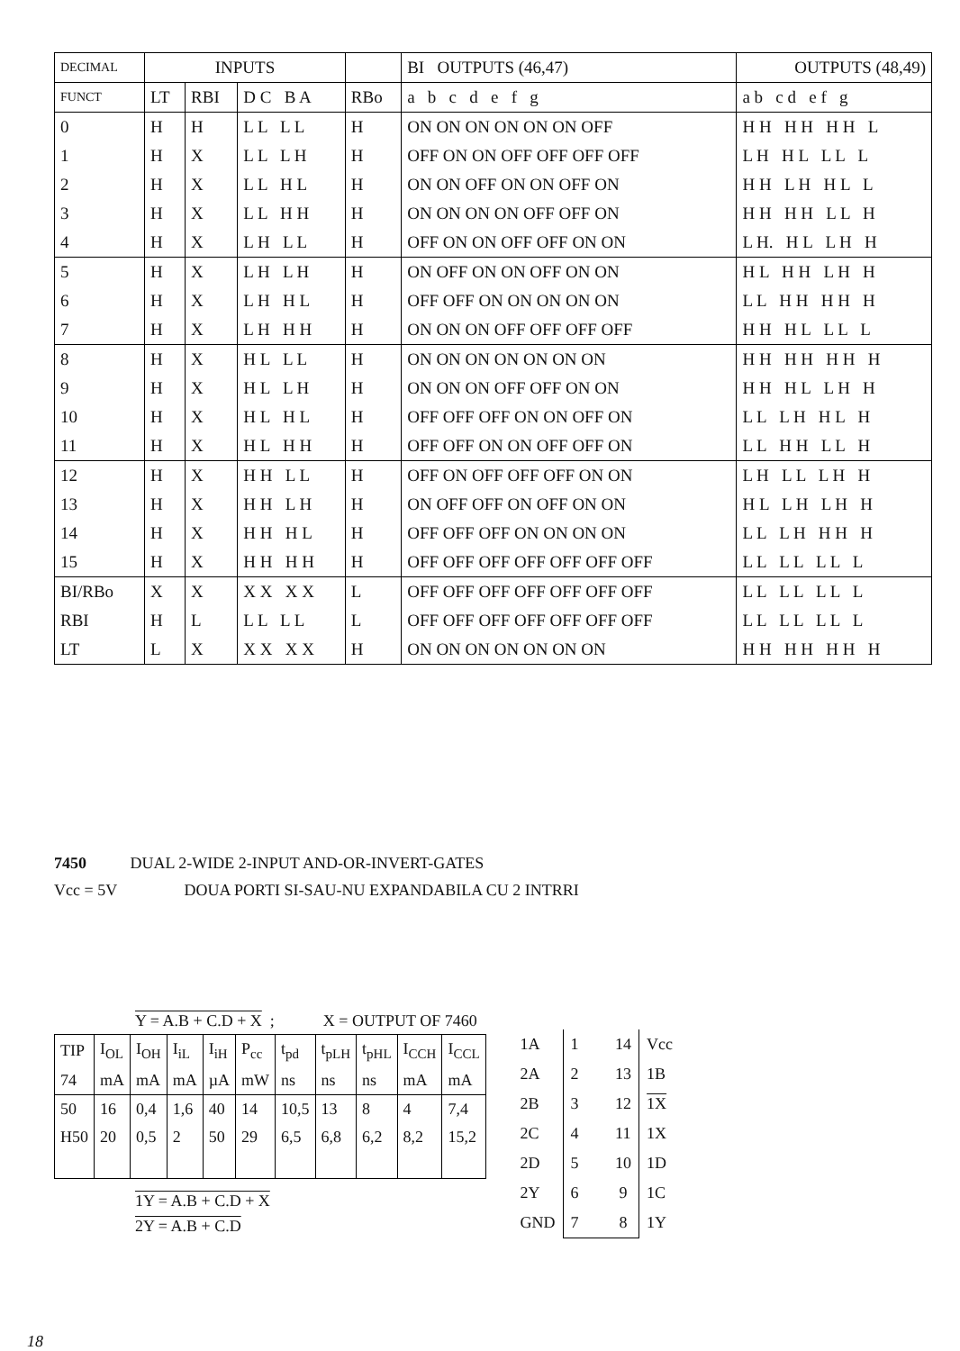| DECIMAL | INPUTS | | | | BI OUTPUTS (46,47) | OUTPUTS (48,49) |
| FUNCT | LT | RBI | D C B A | RBo | a b c d e f g | a b c d e f g |
| 0 | H | H | L L L L | H | ON ON ON ON ON ON OFF | H H H H H H L |
| 1 | H | X | L L L H | H | OFF ON ON OFF OFF OFF OFF | L H H L L L L |
| 2 | H | X | L L H L | H | ON ON OFF ON ON OFF ON | H H L H H L L |
| 3 | H | X | L L H H | H | ON ON ON ON OFF OFF ON | H H H H L L H |
| 4 | H | X | L H L L | H | OFF ON ON OFF OFF ON ON | L H. H L L H H |
| 5 | H | X | L H L H | H | ON OFF ON ON OFF ON ON | H L H H L H H |
| 6 | H | X | L H H L | H | OFF OFF ON ON ON ON ON | L L H H H H H |
| 7 | H | X | L H H H | H | ON ON ON OFF OFF OFF OFF | H H H L L L L |
| 8 | H | X | H L L L | H | ON ON ON ON ON ON ON | H H H H H H H |
| 9 | H | X | H L L H | H | ON ON ON OFF OFF ON ON | H H H L L H H |
| 10 | H | X | H L H L | H | OFF OFF OFF ON ON OFF ON | L L L H H L H |
| 11 | H | X | H L H H | H | OFF OFF ON ON OFF OFF ON | L L H H L L H |
| 12 | H | X | H H L L | H | OFF ON OFF OFF OFF ON ON | L H L L L H H |
| 13 | H | X | H H L H | H | ON OFF OFF ON OFF ON ON | H L L H L H H |
| 14 | H | X | H H H L | H | OFF OFF OFF ON ON ON ON | L L L H H H H |
| 15 | H | X | H H H H | H | OFF OFF OFF OFF OFF OFF OFF | L L L L L L L |
| BI/RBo | X | X | X X X X | L | OFF OFF OFF OFF OFF OFF OFF | L L L L L L L |
| RBI | H | L | L L L L | L | OFF OFF OFF OFF OFF OFF OFF | L L L L L L L |
| LT | L | X | X X X X | H | ON ON ON ON ON ON ON | H H H H H H H |
7450 DUAL 2-WIDE 2-INPUT AND-OR-INVERT-GATES
Vcc = 5V DOUA PORTI SI-SAU-NU EXPANDABILA CU 2 INTRRI
Y = A.B + C.D + X ; X = OUTPUT OF 7460
| TIP | I<sub>OL</sub> | I<sub>OH</sub> | I<sub>iL</sub> | I<sub>iH</sub> | P<sub>cc</sub> | t<sub>pd</sub> | t<sub>pLH</sub> | t<sub>pHL</sub> | I<sub>CCH</sub> | I<sub>CCL</sub> |
| 74 | mA | mA | mA | µA | mW | ns | ns | ns | mA | mA |
| 50 | 16 | 0,4 | 1,6 | 40 | 14 | 10,5 | 13 | 8 | 4 | 7,4 |
| H50 | 20 | 0,5 | 2 | 50 | 29 | 6,5 | 6,8 | 6,2 | 8,2 | 15,2 |
1Y = A.B + C.D + X
2Y = A.B + C.D
| 1A | 1 14 | Vcc |
| 2A | 2 13 | 1B |
| 2B | 3 12 | 1X |
| 2C | 4 11 | 1X |
| 2D | 5 10 | 1D |
| 2Y | 6 9 | 1C |
| GND | 7 8 | 1Y |
18